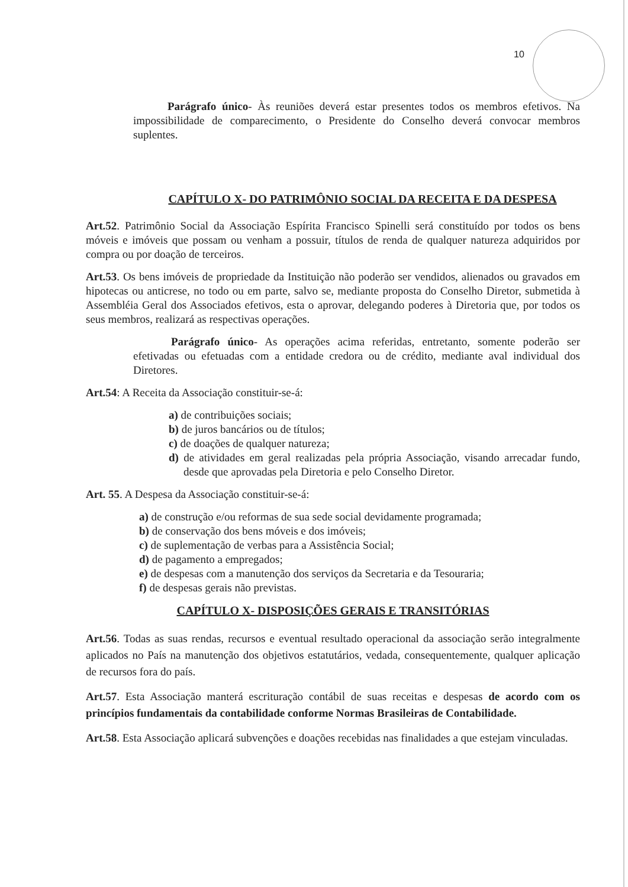10
Parágrafo único- Às reuniões deverá estar presentes todos os membros efetivos. Na impossibilidade de comparecimento, o Presidente do Conselho deverá convocar membros suplentes.
CAPÍTULO X- DO PATRIMÔNIO SOCIAL DA RECEITA E DA DESPESA
Art.52. Patrimônio Social da Associação Espírita Francisco Spinelli será constituído por todos os bens móveis e imóveis que possam ou venham a possuir, títulos de renda de qualquer natureza adquiridos por compra ou por doação de terceiros.
Art.53. Os bens imóveis de propriedade da Instituição não poderão ser vendidos, alienados ou gravados em hipotecas ou anticrese, no todo ou em parte, salvo se, mediante proposta do Conselho Diretor, submetida à Assembléia Geral dos Associados efetivos, esta o aprovar, delegando poderes à Diretoria que, por todos os seus membros, realizará as respectivas operações.
Parágrafo único- As operações acima referidas, entretanto, somente poderão ser efetivadas ou efetuadas com a entidade credora ou de crédito, mediante aval individual dos Diretores.
Art.54: A Receita da Associação constituir-se-á:
a) de contribuições sociais;
b) de juros bancários ou de títulos;
c) de doações de qualquer natureza;
d) de atividades em geral realizadas pela própria Associação, visando arrecadar fundo, desde que aprovadas pela Diretoria e pelo Conselho Diretor.
Art. 55. A Despesa da Associação constituir-se-á:
a) de construção e/ou reformas de sua sede social devidamente programada;
b) de conservação dos bens móveis e dos imóveis;
c) de suplementação de verbas para a Assistência Social;
d) de pagamento a empregados;
e) de despesas com a manutenção dos serviços da Secretaria e da Tesouraria;
f) de despesas gerais não previstas.
CAPÍTULO X- DISPOSIÇÕES GERAIS E TRANSITÓRIAS
Art.56. Todas as suas rendas, recursos e eventual resultado operacional da associação serão integralmente aplicados no País na manutenção dos objetivos estatutários, vedada, consequentemente, qualquer aplicação de recursos fora do país.
Art.57. Esta Associação manterá escrituração contábil de suas receitas e despesas de acordo com os princípios fundamentais da contabilidade conforme Normas Brasileiras de Contabilidade.
Art.58. Esta Associação aplicará subvenções e doações recebidas nas finalidades a que estejam vinculadas.